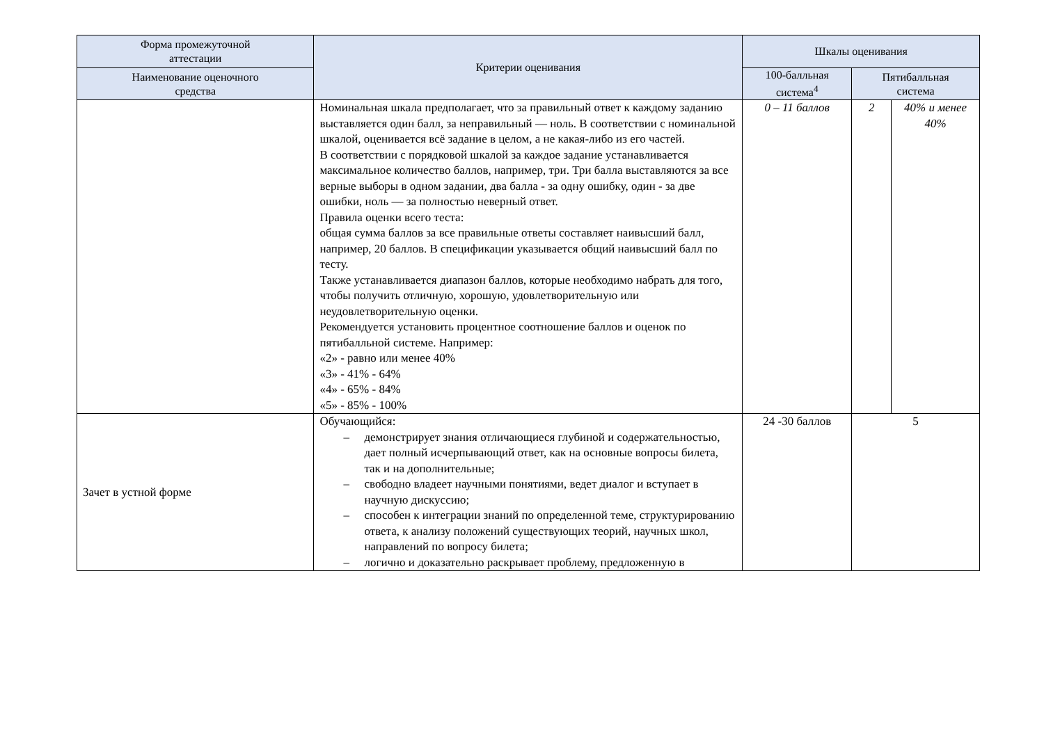| Форма промежуточной аттестации | Критерии оценивания | Шкалы оценивания | | |
| --- | --- | --- | --- | --- |
| Наименование оценочного средства | | 100-балльная система<sup>4</sup> | Пятибалльная система | |
| | Номинальная шкала предполагает, что за правильный ответ к каждому заданию выставляется один балл, за неправильный — ноль. В соответствии с номинальной шкалой, оценивается всё задание в целом, а не какая-либо из его частей. В соответствии с порядковой шкалой за каждое задание устанавливается максимальное количество баллов, например, три. Три балла выставляются за все верные выборы в одном задании, два балла - за одну ошибку, один - за две ошибки, ноль — за полностью неверный ответ. Правила оценки всего теста: общая сумма баллов за все правильные ответы составляет наивысший балл, например, 20 баллов. В спецификации указывается общий наивысший балл по тесту. Также устанавливается диапазон баллов, которые необходимо набрать для того, чтобы получить отличную, хорошую, удовлетворительную или неудовлетворительную оценки. Рекомендуется установить процентное соотношение баллов и оценок по пятибалльной системе. Например: «2» - равно или менее 40% «3» - 41% - 64% «4» - 65% - 84% «5» - 85% - 100% | 0 – 11 баллов | 2 | 40% и менее 40% |
| Зачет в устной форме | Обучающийся: – демонстрирует знания отличающиеся глубиной и содержательностью, дает полный исчерпывающий ответ, как на основные вопросы билета, так и на дополнительные; – свободно владеет научными понятиями, ведет диалог и вступает в научную дискуссию; – способен к интеграции знаний по определенной теме, структурированию ответа, к анализу положений существующих теорий, научных школ, направлений по вопросу билета; – логично и доказательно раскрывает проблему, предложенную в | 24 -30 баллов | 5 | |